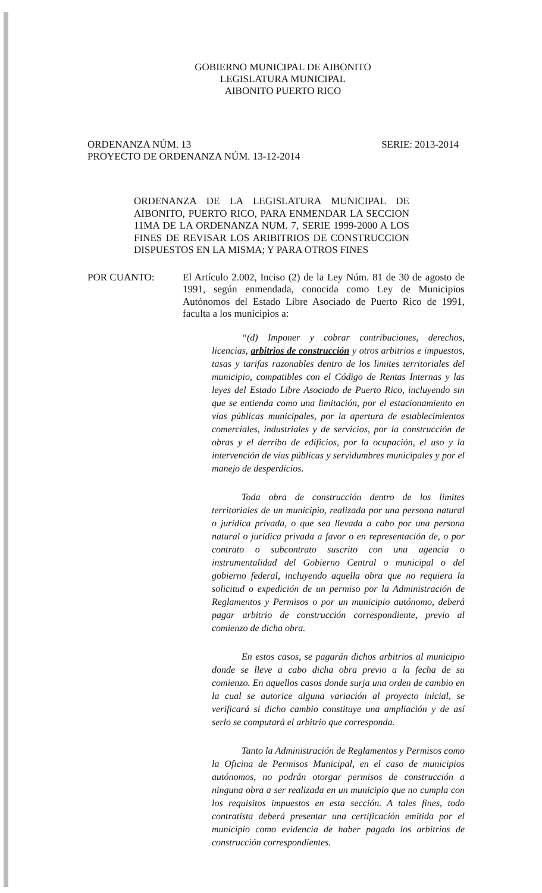GOBIERNO MUNICIPAL DE AIBONITO
LEGISLATURA MUNICIPAL
AIBONITO PUERTO RICO
ORDENANZA NÚM. 13
PROYECTO DE ORDENANZA NÚM. 13-12-2014
SERIE: 2013-2014
ORDENANZA DE LA LEGISLATURA MUNICIPAL DE AIBONITO, PUERTO RICO, PARA ENMENDAR LA SECCION 11MA DE LA ORDENANZA NUM. 7, SERIE 1999-2000 A LOS FINES DE REVISAR LOS ARIBITRIOS DE CONSTRUCCION DISPUESTOS EN LA MISMA; Y PARA OTROS FINES
POR CUANTO: El Artículo 2.002, Inciso (2) de la Ley Núm. 81 de 30 de agosto de 1991, según enmendada, conocida como Ley de Municipios Autónomos del Estado Libre Asociado de Puerto Rico de 1991, faculta a los municipios a:
“(d) Imponer y cobrar contribuciones, derechos, licencias, arbitrios de construcción y otros arbitrios e impuestos, tasas y tarifas razonables dentro de los limites territoriales del municipio, compatibles con el Código de Rentas Internas y las leyes del Estado Libre Asociado de Puerto Rico, incluyendo sin que se entienda como una limitación, por el estacionamiento en vías públicas municipales, por la apertura de establecimientos comerciales, industriales y de servicios, por la construcción de obras y el derribo de edificios, por la ocupación, el uso y la intervención de vías públicas y servidumbres municipales y por el manejo de desperdicios.
Toda obra de construcción dentro de los limites territoriales de un municipio, realizada por una persona natural o jurídica privada, o que sea llevada a cabo por una persona natural o jurídica privada a favor o en representación de, o por contrato o subcontrato suscrito con una agencia o instrumentalidad del Gobierno Central o municipal o del gobierno federal, incluyendo aquella obra que no requiera la solicitud o expedición de un permiso por la Administración de Reglamentos y Permisos o por un municipio autónomo, deberá pagar arbitrio de construcción correspondiente, previo al comienzo de dicha obra.
En estos casos, se pagarán dichos arbitrios al municipio donde se lleve a cabo dicha obra previo a la fecha de su comienzo. En aquellos casos donde surja una orden de cambio en la cual se autorice alguna variación al proyecto inicial, se verificará si dicho cambio constituye una ampliación y de así serlo se computará el arbitrio que corresponda.
Tanto la Administración de Reglamentos y Permisos como la Oficina de Permisos Municipal, en el caso de municipios autónomos, no podrán otorgar permisos de construcción a ninguna obra a ser realizada en un municipio que no cumpla con los requisitos impuestos en esta sección. A tales fines, todo contratista deberá presentar una certificación emitida por el municipio como evidencia de haber pagado los arbitrios de construcción correspondientes.